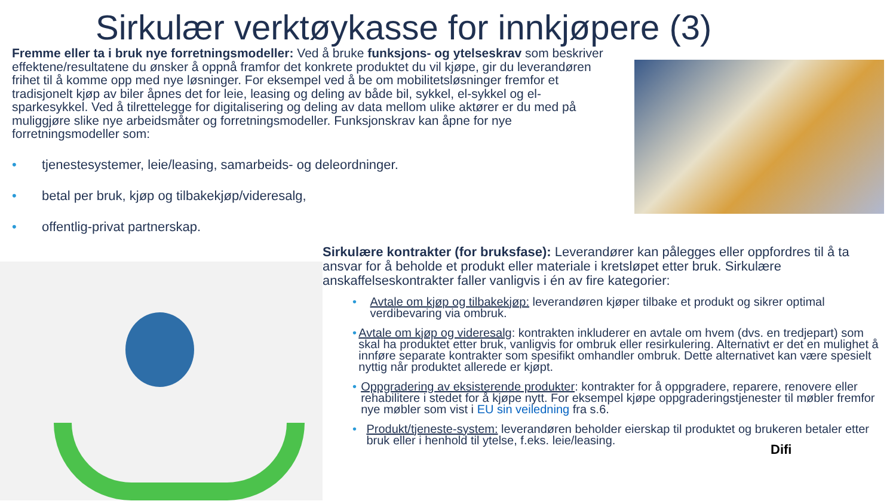Sirkulær verktøykasse for innkjøpere (3)
Fremme eller ta i bruk nye forretningsmodeller: Ved å bruke funksjons- og ytelseskrav som beskriver effektene/resultatene du ønsker å oppnå framfor det konkrete produktet du vil kjøpe, gir du leverandøren frihet til å komme opp med nye løsninger. For eksempel ved å be om mobilitetsløsninger fremfor et tradisjonelt kjøp av biler åpnes det for leie, leasing og deling av både bil, sykkel, el-sykkel og el-sparkesykkel. Ved å tilrettelegge for digitalisering og deling av data mellom ulike aktører er du med på muliggjøre slike nye arbeidsmåter og forretningsmodeller. Funksjonskrav kan åpne for nye forretningsmodeller som:
• tjenestesystemer, leie/leasing, samarbeids- og deleordninger.
• betal per bruk, kjøp og tilbakekjøp/videresalg,
• offentlig-privat partnerskap.
Sirkulære kontrakter (for bruksfase): Leverandører kan pålegges eller oppfordres til å ta ansvar for å beholde et produkt eller materiale i kretsløpet etter bruk. Sirkulære anskaffelseskontrakter faller vanligvis i én av fire kategorier:
• Avtale om kjøp og tilbakekjøp: leverandøren kjøper tilbake et produkt og sikrer optimal verdibevaring via ombruk.
• Avtale om kjøp og videresalg: kontrakten inkluderer en avtale om hvem (dvs. en tredjepart) som skal ha produktet etter bruk, vanligvis for ombruk eller resirkulering. Alternativt er det en mulighet å innføre separate kontrakter som spesifikt omhandler ombruk. Dette alternativet kan være spesielt nyttig når produktet allerede er kjøpt.
• Oppgradering av eksisterende produkter: kontrakter for å oppgradere, reparere, renovere eller rehabilitere i stedet for å kjøpe nytt. For eksempel kjøpe oppgraderingstjenester til møbler fremfor nye møbler som vist i EU sin veiledning fra s.6.
• Produkt/tjeneste-system: leverandøren beholder eierskap til produktet og brukeren betaler etter bruk eller i henhold til ytelse, f.eks. leie/leasing.
Difi